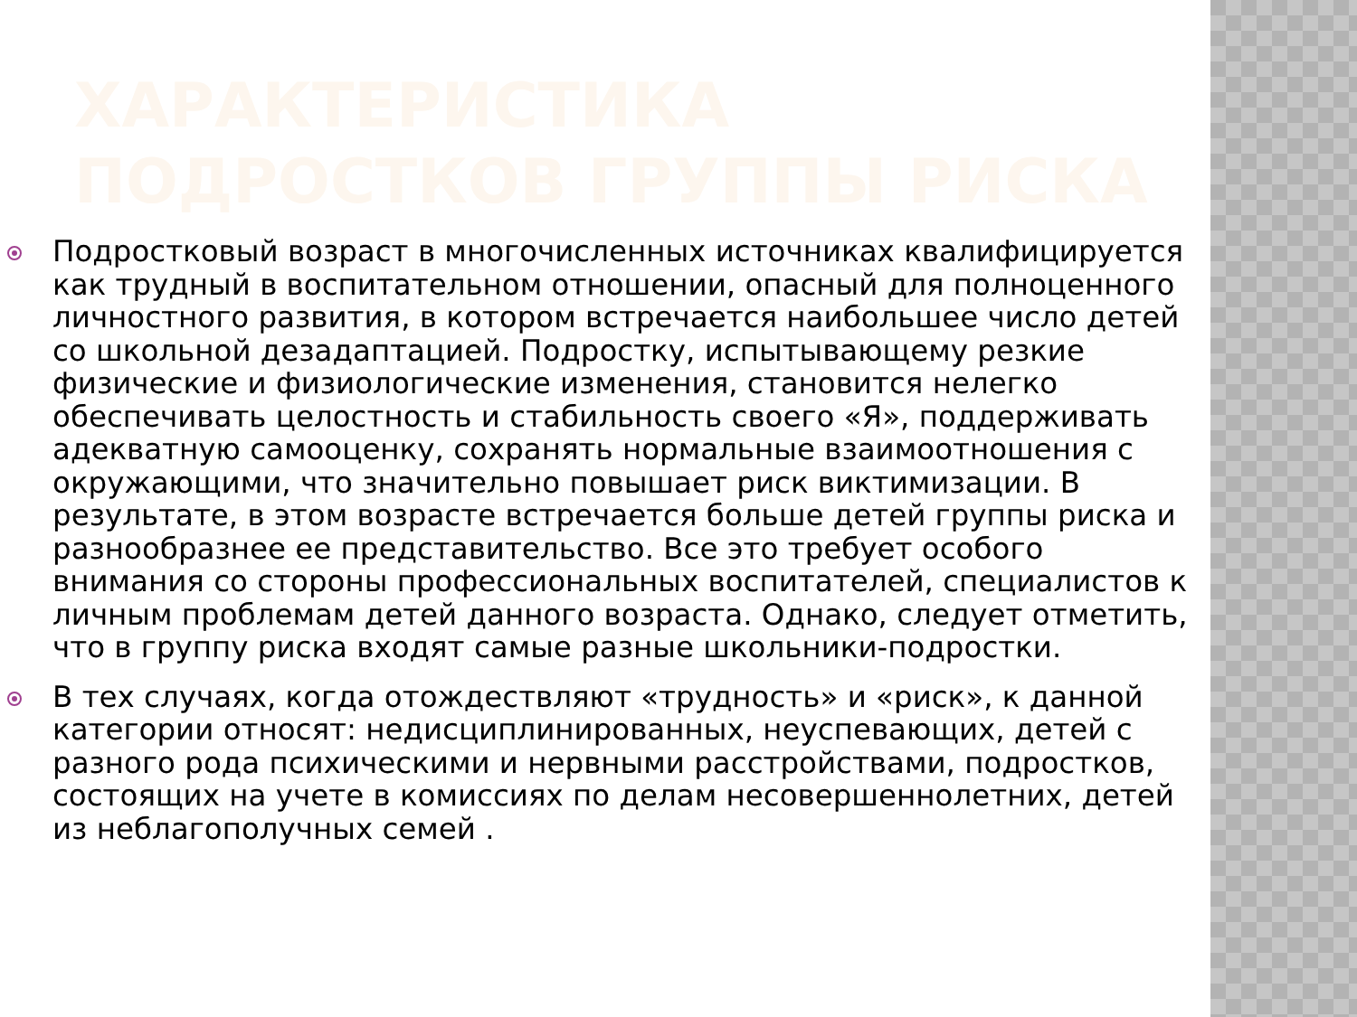ХАРАКТЕРИСТИКА ПОДРОСТКОВ ГРУППЫ РИСКА
Подростковый возраст в многочисленных источниках квалифицируется как трудный в воспитательном отношении, опасный для полноценного личностного развития, в котором встречается наибольшее число детей со школьной дезадаптацией. Подростку, испытывающему резкие физические и физиологические изменения, становится нелегко обеспечивать целостность и стабильность своего «Я», поддерживать адекватную самооценку, сохранять нормальные взаимоотношения с окружающими, что значительно повышает риск виктимизации. В результате, в этом возрасте встречается больше детей группы риска и разнообразнее ее представительство. Все это требует особого внимания со стороны профессиональных воспитателей, специалистов к личным проблемам детей данного возраста. Однако, следует отметить, что в группу риска входят самые разные школьники-подростки.
В тех случаях, когда отождествляют «трудность» и «риск», к данной категории относят: недисциплинированных, неуспевающих, детей с разного рода психическими и нервными расстройствами, подростков, состоящих на учете в комиссиях по делам несовершеннолетних, детей из неблагополучных семей .